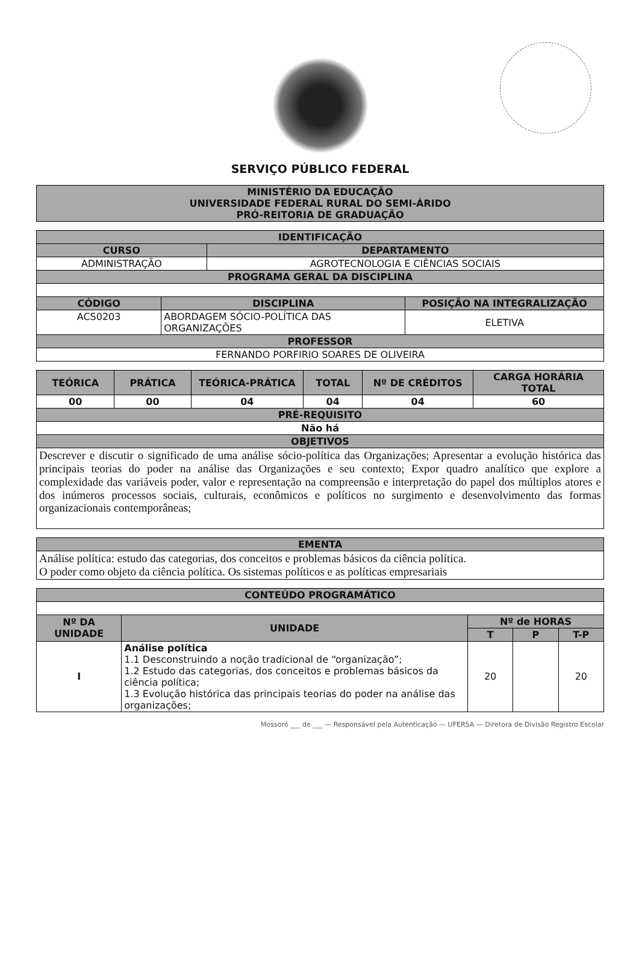SERVIÇO PÚBLICO FEDERAL
| MINISTÉRIO DA EDUCAÇÃO UNIVERSIDADE FEDERAL RURAL DO SEMI-ÁRIDO PRÓ-REITORIA DE GRADUAÇÃO |
| --- |
| IDENTIFICAÇÃO | |
| --- | --- |
| CURSO | DEPARTAMENTO |
| ADMINISTRAÇÃO | AGROTECNOLOGIA E CIÊNCIAS SOCIAIS |
| PROGRAMA GERAL DA DISCIPLINA | |
| CÓDIGO | DISCIPLINA | POSIÇÃO NA INTEGRALIZAÇÃO |
| --- | --- | --- |
| ACS0203 | ABORDAGEM SÓCIO-POLÍTICA DAS ORGANIZAÇÕES | ELETIVA |
| PROFESSOR | | |
| FERNANDO PORFIRIO SOARES DE OLIVEIRA | | |
| TEÓRICA | PRÁTICA | TEÓRICA-PRÁTICA | TOTAL | Nº DE CRÉDITOS | CARGA HORÁRIA TOTAL |
| --- | --- | --- | --- | --- | --- |
| 00 | 00 | 04 | 04 | 04 | 60 |
| PRÉ-REQUISITO | | | | | |
| Não há | | | | | |
| OBJETIVOS | | | | | |
| Descrever e discutir o significado de uma análise sócio-política das Organizações; Apresentar a evolução histórica das principais teorias do poder na análise das Organizações e seu contexto; Expor quadro analítico que explore a complexidade das variáveis poder, valor e representação na compreensão e interpretação do papel dos múltiplos atores e dos inúmeros processos sociais, culturais, econômicos e políticos no surgimento e desenvolvimento das formas organizacionais contemporâneas; | | | | | |
| EMENTA |
| --- |
| Análise política: estudo das categorias, dos conceitos e problemas básicos da ciência política. O poder como objeto da ciência política. Os sistemas políticos e as políticas empresariais |
| CONTEÚDO PROGRAMÁTICO | | | | |
| --- | --- | --- | --- | --- |
| Nº DA UNIDADE | UNIDADE | Nº de HORAS | | |
| | | T | P | T-P |
| I | Análise política 1.1 Desconstruindo a noção tradicional de “organização”; 1.2 Estudo das categorias, dos conceitos e problemas básicos da ciência política; 1.3 Evolução histórica das principais teorias do poder na análise das organizações; | 20 | | 20 |
Mossoró ___ de ___ — Responsável pela Autenticação — UFERSA — Diretora de Divisão Registro Escolar